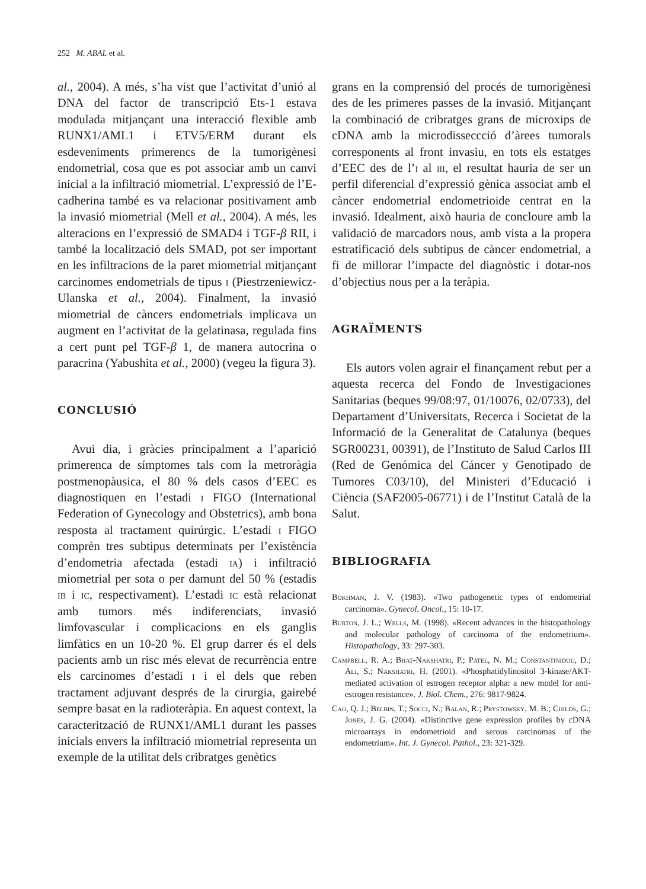252 M. ABAL et al.
al., 2004). A més, s’ha vist que l’activitat d’unió al DNA del factor de transcripció Ets-1 estava modulada mitjançant una interacció flexible amb RUNX1/AML1 i ETV5/ERM durant els esdeveniments primerencs de la tumorigènesi endometrial, cosa que es pot associar amb un canvi inicial a la infiltració miometrial. L’expressió de l’E-cadherina també es va relacionar positivament amb la invasió miometrial (Mell et al., 2004). A més, les alteracions en l’expressió de SMAD4 i TGF-β RII, i també la localització dels SMAD, pot ser important en les infiltracions de la paret miometrial mitjançant carcinomes endometrials de tipus i (Piestrzeniewicz-Ulanska et al., 2004). Finalment, la invasió miometrial de càncers endometrials implicava un augment en l’activitat de la gelatinasa, regulada fins a cert punt pel TGF-β 1, de manera autocrina o paracrina (Yabushita et al., 2000) (vegeu la figura 3).
CONCLUSIÓ
Avui dia, i gràcies principalment a l’aparició primerenca de símptomes tals com la metroràgia postmenopàusica, el 80 % dels casos d’EEC es diagnostiquen en l’estadi i FIGO (International Federation of Gynecology and Obstetrics), amb bona resposta al tractament quirúrgic. L’estadi i FIGO comprèn tres subtipus determinats per l’existència d’endometria afectada (estadi ia) i infiltració miometrial per sota o per damunt del 50 % (estadis ib i ic, respectivament). L’estadi ic està relacionat amb tumors més indiferenciats, invasió limfovascular i complicacions en els ganglis limfàtics en un 10-20 %. El grup darrer és el dels pacients amb un risc més elevat de recurrència entre els carcinomes d’estadi i i el dels que reben tractament adjuvant després de la cirurgia, gairebé sempre basat en la radioteràpia. En aquest context, la caracterització de RUNX1/AML1 durant les passes inicials envers la infiltració miometrial representa un exemple de la utilitat dels cribratges genètics
grans en la comprensió del procés de tumorigènesi des de les primeres passes de la invasió. Mitjançant la combinació de cribratges grans de microxips de cDNA amb la microdisseccció d’àrees tumorals corresponents al front invasiu, en tots els estatges d’EEC des de l’i al iii, el resultat hauria de ser un perfil diferencial d’expressió gènica associat amb el càncer endometrial endometrioide centrat en la invasió. Idealment, això hauria de concloure amb la validació de marcadors nous, amb vista a la propera estratificació dels subtipus de càncer endometrial, a fi de millorar l’impacte del diagnòstic i dotar-nos d’objectius nous per a la teràpia.
AGRAÏMENTS
Els autors volen agrair el finançament rebut per a aquesta recerca del Fondo de Investigaciones Sanitarias (beques 99/08:97, 01/10076, 02/0733), del Departament d’Universitats, Recerca i Societat de la Informació de la Generalitat de Catalunya (beques SGR00231, 00391), de l’Instituto de Salud Carlos III (Red de Genómica del Cáncer y Genotipado de Tumores C03/10), del Ministeri d’Educació i Ciència (SAF2005-06771) i de l’Institut Català de la Salut.
BIBLIOGRAFIA
Bokhman, J. V. (1983). «Two pathogenetic types of endometrial carcinoma». Gynecol. Oncol., 15: 10-17.
Burton, J. L.; Wells, M. (1998). «Recent advances in the histopathology and molecular pathology of carcinoma of the endometrium». Histopathology, 33: 297-303.
Campbell, R. A.; Bhat-Nakshatri, P.; Patel, N. M.; Constantinidou, D.; Ali, S.; Nakshatri, H. (2001). «Phosphatidylinositol 3-kinase/AKT-mediated activation of estrogen receptor alpha: a new model for anti-estrogen resistance». J. Biol. Chem., 276: 9817-9824.
Cao, Q. J.; Belbin, T.; Socci, N.; Balan, R.; Prystowsky, M. B.; Childs, G.; Jones, J. G. (2004). «Distinctive gene expression profiles by cDNA microarrays in endometrioid and serous carcinomas of the endometrium». Int. J. Gynecol. Pathol., 23: 321-329.